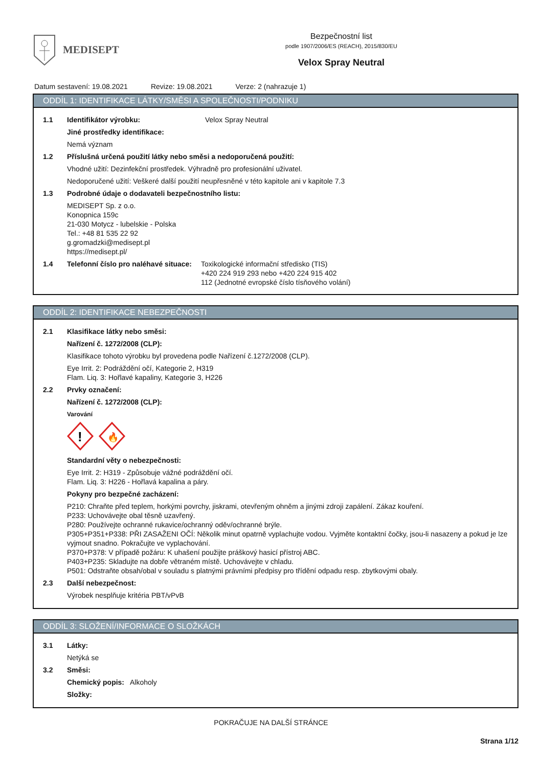MEDISEPT
Bezpečnostní list
podle 1907/2006/ES (REACH), 2015/830/EU
Velox Spray Neutral
Datum sestavení: 19.08.2021 Revize: 19.08.2021 Verze: 2 (nahrazuje 1)
ODDÍL 1: IDENTIFIKACE LÁTKY/SMĚSI A SPOLEČNOSTI/PODNIKU
1.1 Identifikátor výrobku: Velox Spray Neutral
Jiné prostředky identifikace:
Nemá význam
1.2 Příslušná určená použití látky nebo směsi a nedoporučená použití:
Vhodné užití: Dezinfekční prostředek. Výhradně pro profesionální uživatel.
Nedoporučené užití: Veškeré další použití neupřesněné v této kapitole ani v kapitole 7.3
1.3 Podrobné údaje o dodavateli bezpečnostního listu:
MEDISEPT Sp. z o.o.
Konopnica 159c
21-030 Motycz - lubelskie - Polska
Tel.: +48 81 535 22 92
g.gromadzki@medisept.pl
https://medisept.pl/
1.4 Telefonní číslo pro naléhavé situace: Toxikologické informační středisko (TIS)
+420 224 919 293 nebo +420 224 915 402
112 (Jednotné evropské číslo tísňového volání)
ODDÍL 2: IDENTIFIKACE NEBEZPEČNOSTI
2.1 Klasifikace látky nebo směsi:
Nařízení č. 1272/2008 (CLP):
Klasifikace tohoto výrobku byl provedena podle Nařízení č.1272/2008 (CLP).
Eye Irrit. 2: Podráždění očí, Kategorie 2, H319
Flam. Liq. 3: Hořlavé kapaliny, Kategorie 3, H226
2.2 Prvky označení:
Nařízení č. 1272/2008 (CLP):
Varování
!
🔥
Standardní věty o nebezpečnosti:
Eye Irrit. 2: H319 - Způsobuje vážné podráždění očí.
Flam. Liq. 3: H226 - Hořlavá kapalina a páry.
Pokyny pro bezpečné zacházení:
P210: Chraňte před teplem, horkými povrchy, jiskrami, otevřeným ohněm a jinými zdroji zapálení. Zákaz kouření.
P233: Uchovávejte obal těsně uzavřený.
P280: Používejte ochranné rukavice/ochranný oděv/ochranné brýle.
P305+P351+P338: PŘI ZASAŽENI OČÍ: Několik minut opatrně vyplachujte vodou. Vyjměte kontaktní čočky, jsou-li nasazeny a pokud je lze vyjmout snadno. Pokračujte ve vyplachování.
P370+P378: V případě požáru: K uhašení použijte práškový hasicí přístroj ABC.
P403+P235: Skladujte na dobře větraném místě. Uchovávejte v chladu.
P501: Odstraňte obsah/obal v souladu s platnými právními předpisy pro třídění odpadu resp. zbytkovými obaly.
2.3 Další nebezpečnost:
Výrobek nesplňuje kritéria PBT/vPvB
ODDÍL 3: SLOŽENÍ/INFORMACE O SLOŽKÁCH
3.1 Látky:
Netýká se
3.2 Směsi:
Chemický popis: Alkoholy
Složky:
POKRAČUJE NA DALŠÍ STRÁNCE
Strana 1/12